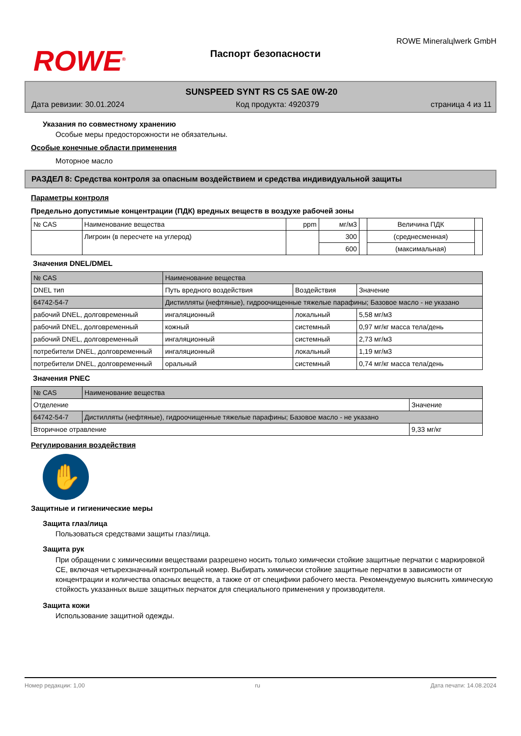ROWE<sup>®</sup>
Паспорт безопасности
ROWE Mineralцlwerk GmbH
SUNSPEED SYNT RS C5 SAE 0W-20
Дата ревизии: 30.01.2024 Код продукта: 4920379 страница 4 из 11
Указания по совместному хранению
Особые меры предосторожности не обязательны.
Особые конечные области применения
Моторное масло
РАЗДЕЛ 8: Средства контроля за опасным воздействием и средства индивидуальной защиты
Параметры контроля
Предельно допустимые концентрации (ПДК) вредных веществ в воздухе рабочей зоны
| № CAS | Наименование вещества | ppm | мг/м3 | | Величина ПДК | |
| --- | --- | --- | --- | --- | --- | --- |
| | Лигроин (в пересчете на углерод) | | 300 | | (среднесменная) | |
| | | | 600 | | (максимальная) | |
Значения DNEL/DMEL
| № CAS | Наименование вещества | | | |
| --- | --- | --- | --- | --- |
| DNEL тип | | Путь вредного воздействия | Воздействия | Значение |
| 64742-54-7 | Дистилляты (нефтяные), гидроочищенные тяжелые парафины; Базовое масло - не указано | | | |
| рабочий DNEL, долговременный | | ингаляционный | локальный | 5,58 мг/м3 |
| рабочий DNEL, долговременный | | кожный | системный | 0,97 мг/кг масса тела/день |
| рабочий DNEL, долговременный | | ингаляционный | системный | 2,73 мг/м3 |
| потребители DNEL, долговременный | | ингаляционный | локальный | 1,19 мг/м3 |
| потребители DNEL, долговременный | | оральный | системный | 0,74 мг/кг масса тела/день |
Значения PNEC
| № CAS | Наименование вещества | |
| --- | --- | --- |
| Отделение | | Значение |
| 64742-54-7 | Дистилляты (нефтяные), гидроочищенные тяжелые парафины; Базовое масло - не указано | |
| Вторичное отравление | | 9,33 мг/кг |
Регулирования воздействия
✋
Защитные и гигиенические меры
Защита глаз/лица
Пользоваться средствами защиты глаз/лица.
Защита рук
При обращении с химическими веществами разрешено носить только химически стойкие защитные перчатки с маркировкой СЕ, включая четырехзначный контрольный номер. Выбирать химически стойкие защитные перчатки в зависимости от концентрации и количества опасных веществ, а также от от специфики рабочего места. Рекомендуемую выяснить химическую стойкость указанных выше защитных перчаток для специального применения у производителя.
Защита кожи
Использование защитной одежды.
Номер редакции: 1,00 ru Дата печати: 14.08.2024